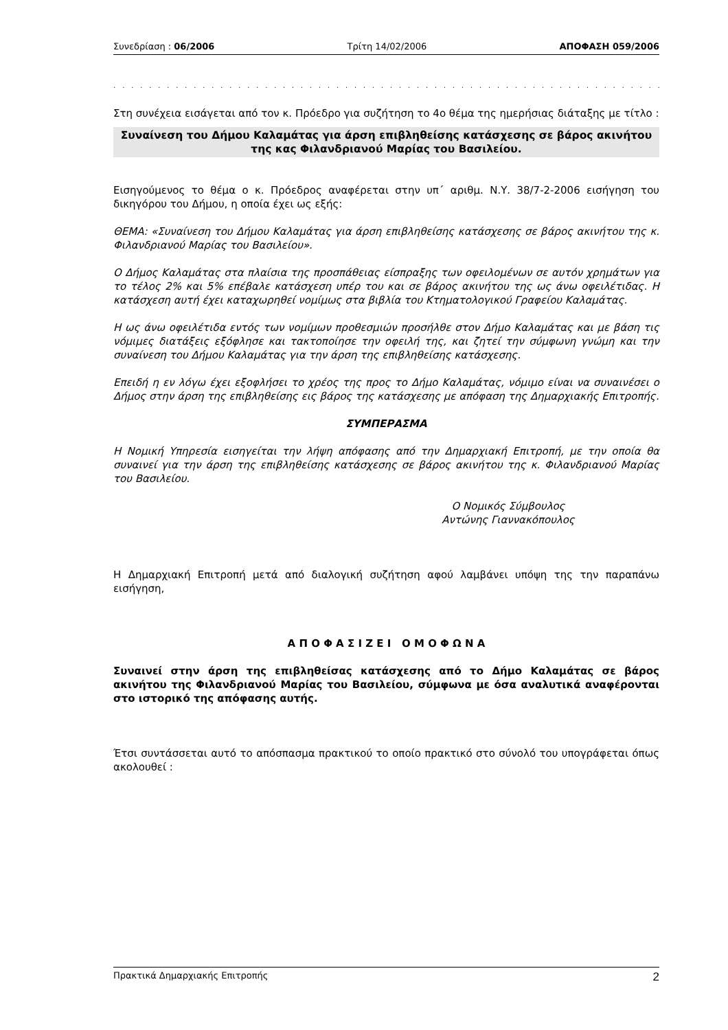Συνεδρίαση : 06/2006 Τρίτη 14/02/2006 ΑΠΟΦΑΣΗ 059/2006
. . . . . . . . . . . . . . . . . . . . . . . . . . . . . . . . . . . . . . . . . . . . . . . . . . . . . . . . . . . . . . . . . . . . . . .
Στη συνέχεια εισάγεται από τον κ. Πρόεδρο για συζήτηση το 4ο θέμα της ημερήσιας διάταξης με τίτλο :
Συναίνεση του Δήμου Καλαμάτας για άρση επιβληθείσης κατάσχεσης σε βάρος ακινήτου της κας Φιλανδριανού Μαρίας του Βασιλείου.
Εισηγούμενος το θέμα ο κ. Πρόεδρος αναφέρεται στην υπ΄ αριθμ. Ν.Υ. 38/7-2-2006 εισήγηση του δικηγόρου του Δήμου, η οποία έχει ως εξής:
ΘΕΜΑ: «Συναίνεση του Δήμου Καλαμάτας για άρση επιβληθείσης κατάσχεσης σε βάρος ακινήτου της κ. Φιλανδριανού Μαρίας του Βασιλείου».
Ο Δήμος Καλαμάτας στα πλαίσια της προσπάθειας είσπραξης των οφειλομένων σε αυτόν χρημάτων για το τέλος 2% και 5% επέβαλε κατάσχεση υπέρ του και σε βάρος ακινήτου της ως άνω οφειλέτιδας. Η κατάσχεση αυτή έχει καταχωρηθεί νομίμως στα βιβλία του Κτηματολογικού Γραφείου Καλαμάτας.
Η ως άνω οφειλέτιδα εντός των νομίμων προθεσμιών προσήλθε στον Δήμο Καλαμάτας και με βάση τις νόμιμες διατάξεις εξόφλησε και τακτοποίησε την οφειλή της, και ζητεί την σύμφωνη γνώμη και την συναίνεση του Δήμου Καλαμάτας για την άρση της επιβληθείσης κατάσχεσης.
Επειδή η εν λόγω έχει εξοφλήσει το χρέος της προς το Δήμο Καλαμάτας, νόμιμο είναι να συναινέσει ο Δήμος στην άρση της επιβληθείσης εις βάρος της κατάσχεσης με απόφαση της Δημαρχιακής Επιτροπής.
ΣΥΜΠΕΡΑΣΜΑ
Η Νομική Υπηρεσία εισηγείται την λήψη απόφασης από την Δημαρχιακή Επιτροπή, με την οποία θα συναινεί για την άρση της επιβληθείσης κατάσχεσης σε βάρος ακινήτου της κ. Φιλανδριανού Μαρίας του Βασιλείου.
Ο Νομικός Σύμβουλος
Αντώνης Γιαννακόπουλος
Η Δημαρχιακή Επιτροπή μετά από διαλογική συζήτηση αφού λαμβάνει υπόψη της την παραπάνω εισήγηση,
Α Π Ο Φ Α Σ Ι Ζ Ε Ι Ο Μ Ο Φ Ω Ν Α
Συναινεί στην άρση της επιβληθείσας κατάσχεσης από το Δήμο Καλαμάτας σε βάρος ακινήτου της Φιλανδριανού Μαρίας του Βασιλείου, σύμφωνα με όσα αναλυτικά αναφέρονται στο ιστορικό της απόφασης αυτής.
Έτσι συντάσσεται αυτό το απόσπασμα πρακτικού το οποίο πρακτικό στο σύνολό του υπογράφεται όπως ακολουθεί :
Πρακτικά Δημαρχιακής Επιτροπής 2